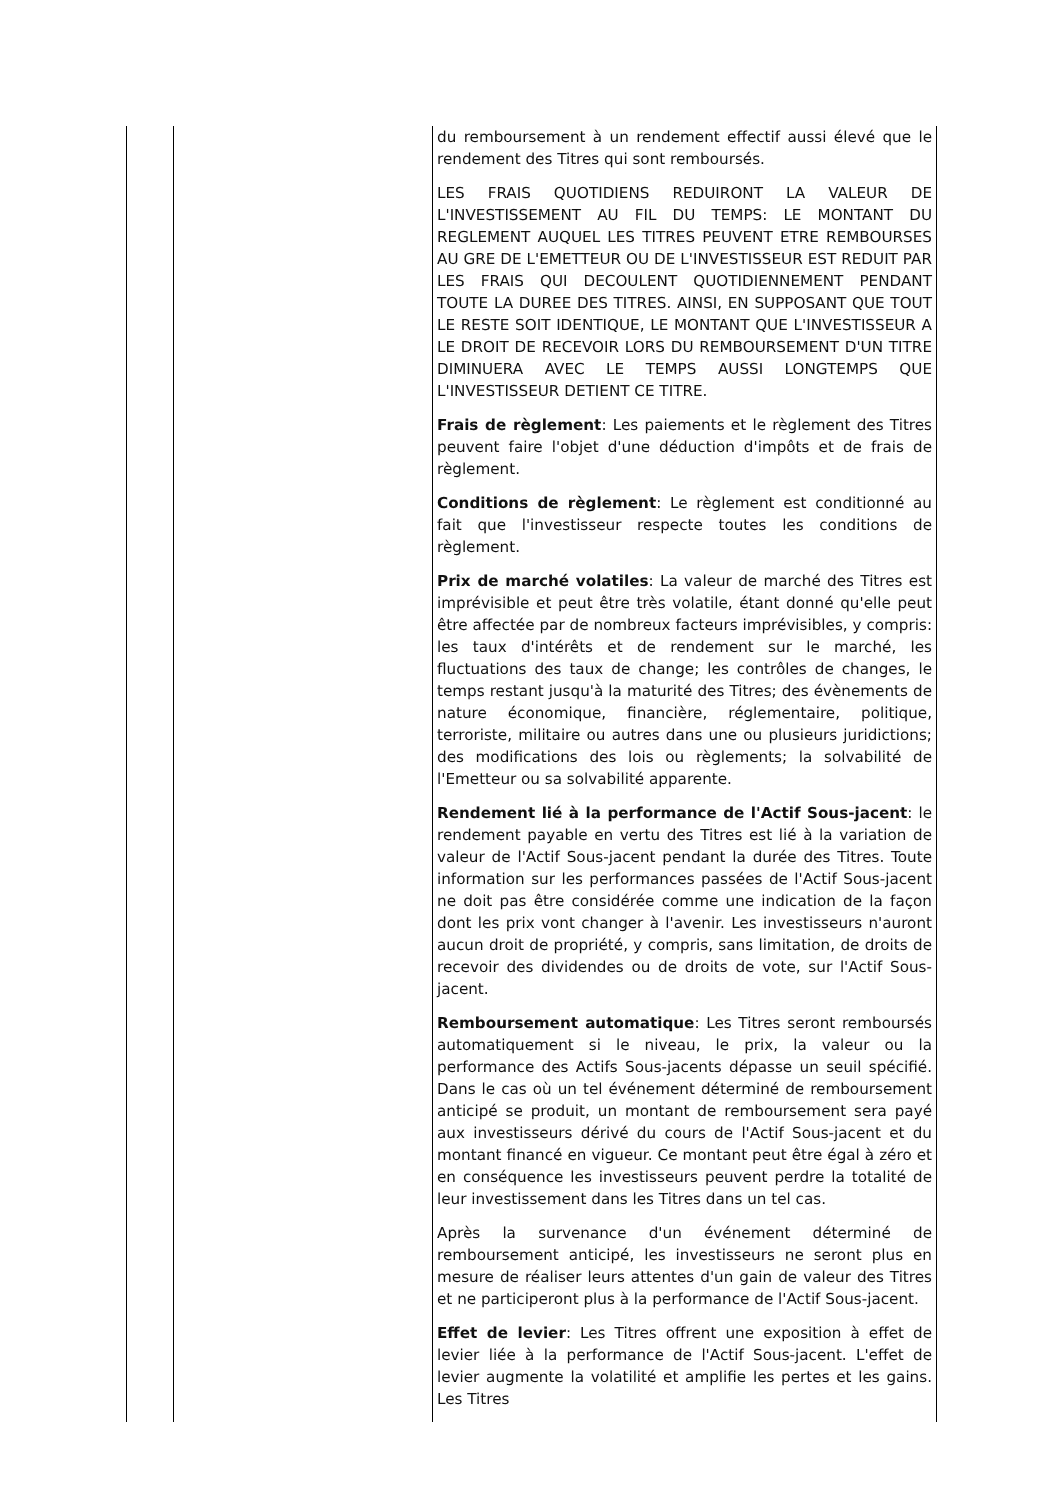| | | du remboursement à un rendement effectif aussi élevé que le rendement des Titres qui sont remboursés. LES FRAIS QUOTIDIENS REDUIRONT LA VALEUR DE L'INVESTISSEMENT AU FIL DU TEMPS: LE MONTANT DU REGLEMENT AUQUEL LES TITRES PEUVENT ETRE REMBOURSES AU GRE DE L'EMETTEUR OU DE L'INVESTISSEUR EST REDUIT PAR LES FRAIS QUI DECOULENT QUOTIDIENNEMENT PENDANT TOUTE LA DUREE DES TITRES. AINSI, EN SUPPOSANT QUE TOUT LE RESTE SOIT IDENTIQUE, LE MONTANT QUE L'INVESTISSEUR A LE DROIT DE RECEVOIR LORS DU REMBOURSEMENT D'UN TITRE DIMINUERA AVEC LE TEMPS AUSSI LONGTEMPS QUE L'INVESTISSEUR DETIENT CE TITRE. Frais de règlement : Les paiements et le règlement des Titres peuvent faire l'objet d'une déduction d'impôts et de frais de règlement. Conditions de règlement : Le règlement est conditionné au fait que l'investisseur respecte toutes les conditions de règlement. Prix de marché volatiles : La valeur de marché des Titres est imprévisible et peut être très volatile, étant donné qu'elle peut être affectée par de nombreux facteurs imprévisibles, y compris: les taux d'intérêts et de rendement sur le marché, les fluctuations des taux de change; les contrôles de changes, le temps restant jusqu'à la maturité des Titres; des évènements de nature économique, financière, réglementaire, politique, terroriste, militaire ou autres dans une ou plusieurs juridictions; des modifications des lois ou règlements; la solvabilité de l'Emetteur ou sa solvabilité apparente. Rendement lié à la performance de l'Actif Sous-jacent : le rendement payable en vertu des Titres est lié à la variation de valeur de l'Actif Sous-jacent pendant la durée des Titres. Toute information sur les performances passées de l'Actif Sous-jacent ne doit pas être considérée comme une indication de la façon dont les prix vont changer à l'avenir. Les investisseurs n'auront aucun droit de propriété, y compris, sans limitation, de droits de recevoir des dividendes ou de droits de vote, sur l'Actif Sous-jacent. Remboursement automatique : Les Titres seront remboursés automatiquement si le niveau, le prix, la valeur ou la performance des Actifs Sous-jacents dépasse un seuil spécifié. Dans le cas où un tel événement déterminé de remboursement anticipé se produit, un montant de remboursement sera payé aux investisseurs dérivé du cours de l'Actif Sous-jacent et du montant financé en vigueur. Ce montant peut être égal à zéro et en conséquence les investisseurs peuvent perdre la totalité de leur investissement dans les Titres dans un tel cas. Après la survenance d'un événement déterminé de remboursement anticipé, les investisseurs ne seront plus en mesure de réaliser leurs attentes d'un gain de valeur des Titres et ne participeront plus à la performance de l'Actif Sous-jacent. Effet de levier : Les Titres offrent une exposition à effet de levier liée à la performance de l'Actif Sous-jacent. L'effet de levier augmente la volatilité et amplifie les pertes et les gains. Les Titres |